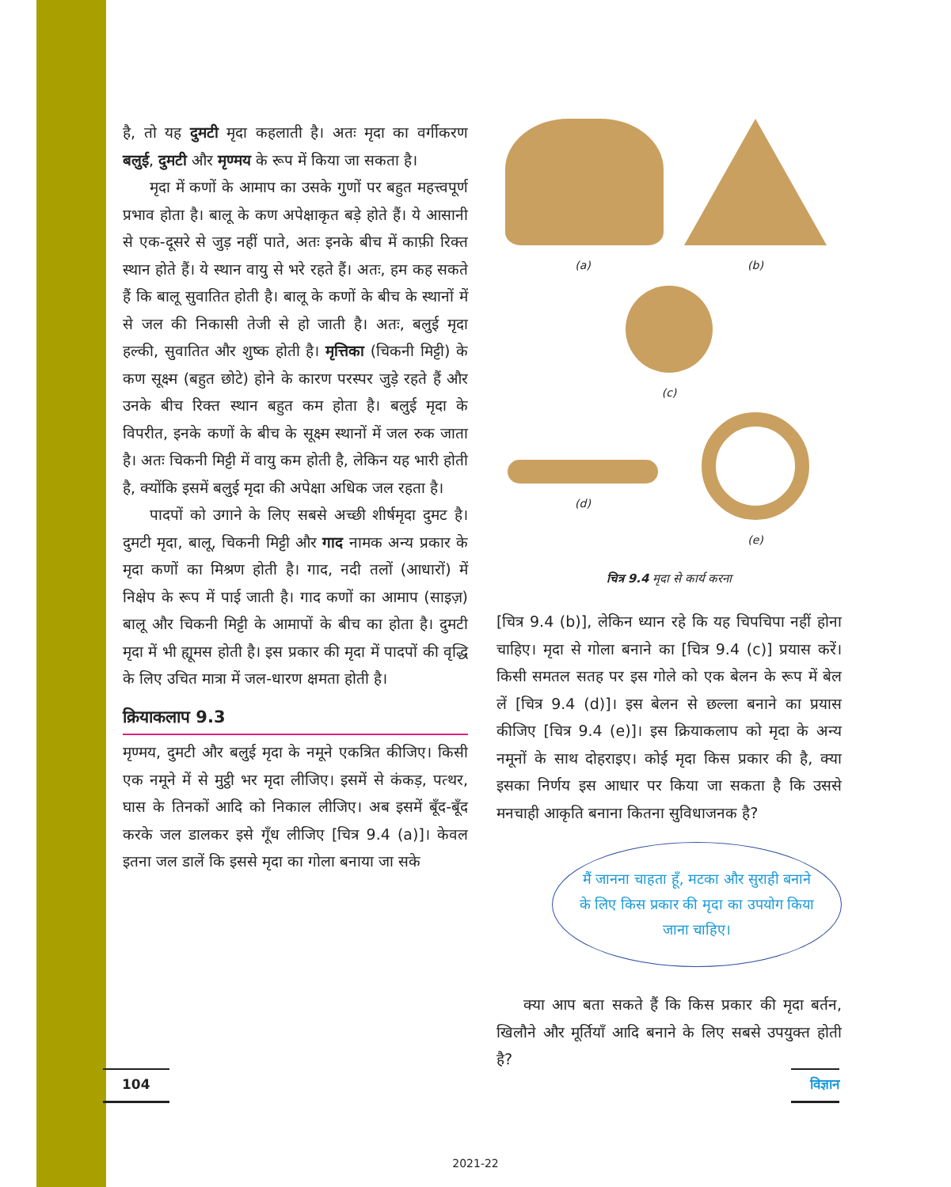है, तो यह दुमटी मृदा कहलाती है। अतः मृदा का वर्गीकरण बलुई, दुमटी और मृण्मय के रूप में किया जा सकता है।
मृदा में कणों के आमाप का उसके गुणों पर बहुत महत्त्वपूर्ण प्रभाव होता है। बालू के कण अपेक्षाकृत बड़े होते हैं। ये आसानी से एक-दूसरे से जुड़ नहीं पाते, अतः इनके बीच में काफ़ी रिक्त स्थान होते हैं। ये स्थान वायु से भरे रहते हैं। अतः, हम कह सकते हैं कि बालू सुवातित होती है। बालू के कणों के बीच के स्थानों में से जल की निकासी तेजी से हो जाती है। अतः, बलुई मृदा हल्की, सुवातित और शुष्क होती है। मृत्तिका (चिकनी मिट्टी) के कण सूक्ष्म (बहुत छोटे) होने के कारण परस्पर जुड़े रहते हैं और उनके बीच रिक्त स्थान बहुत कम होता है। बलुई मृदा के विपरीत, इनके कणों के बीच के सूक्ष्म स्थानों में जल रुक जाता है। अतः चिकनी मिट्टी में वायु कम होती है, लेकिन यह भारी होती है, क्योंकि इसमें बलुई मृदा की अपेक्षा अधिक जल रहता है।
पादपों को उगाने के लिए सबसे अच्छी शीर्षमृदा दुमट है। दुमटी मृदा, बालू, चिकनी मिट्टी और गाद नामक अन्य प्रकार के मृदा कणों का मिश्रण होती है। गाद, नदी तलों (आधारों) में निक्षेप के रूप में पाई जाती है। गाद कणों का आमाप (साइज़) बालू और चिकनी मिट्टी के आमापों के बीच का होता है। दुमटी मृदा में भी ह्यूमस होती है। इस प्रकार की मृदा में पादपों की वृद्धि के लिए उचित मात्रा में जल-धारण क्षमता होती है।
क्रियाकलाप 9.3
मृण्मय, दुमटी और बलुई मृदा के नमूने एकत्रित कीजिए। किसी एक नमूने में से मुट्ठी भर मृदा लीजिए। इसमें से कंकड़, पत्थर, घास के तिनकों आदि को निकाल लीजिए। अब इसमें बूँद-बूँद करके जल डालकर इसे गूँध लीजिए [चित्र 9.4 (a)]। केवल इतना जल डालें कि इससे मृदा का गोला बनाया जा सके
(a)
(b)
(c)
(d)
(e)
चित्र 9.4 मृदा से कार्य करना
[चित्र 9.4 (b)], लेकिन ध्यान रहे कि यह चिपचिपा नहीं होना चाहिए। मृदा से गोला बनाने का [चित्र 9.4 (c)] प्रयास करें। किसी समतल सतह पर इस गोले को एक बेलन के रूप में बेल लें [चित्र 9.4 (d)]। इस बेलन से छल्ला बनाने का प्रयास कीजिए [चित्र 9.4 (e)]। इस क्रियाकलाप को मृदा के अन्य नमूनों के साथ दोहराइए। कोई मृदा किस प्रकार की है, क्या इसका निर्णय इस आधार पर किया जा सकता है कि उससे मनचाही आकृति बनाना कितना सुविधाजनक है?
मैं जानना चाहता हूँ, मटका और सुराही बनाने के लिए किस प्रकार की मृदा का उपयोग किया जाना चाहिए।
क्या आप बता सकते हैं कि किस प्रकार की मृदा बर्तन, खिलौने और मूर्तियाँ आदि बनाने के लिए सबसे उपयुक्त होती है?
104 विज्ञान
2021-22